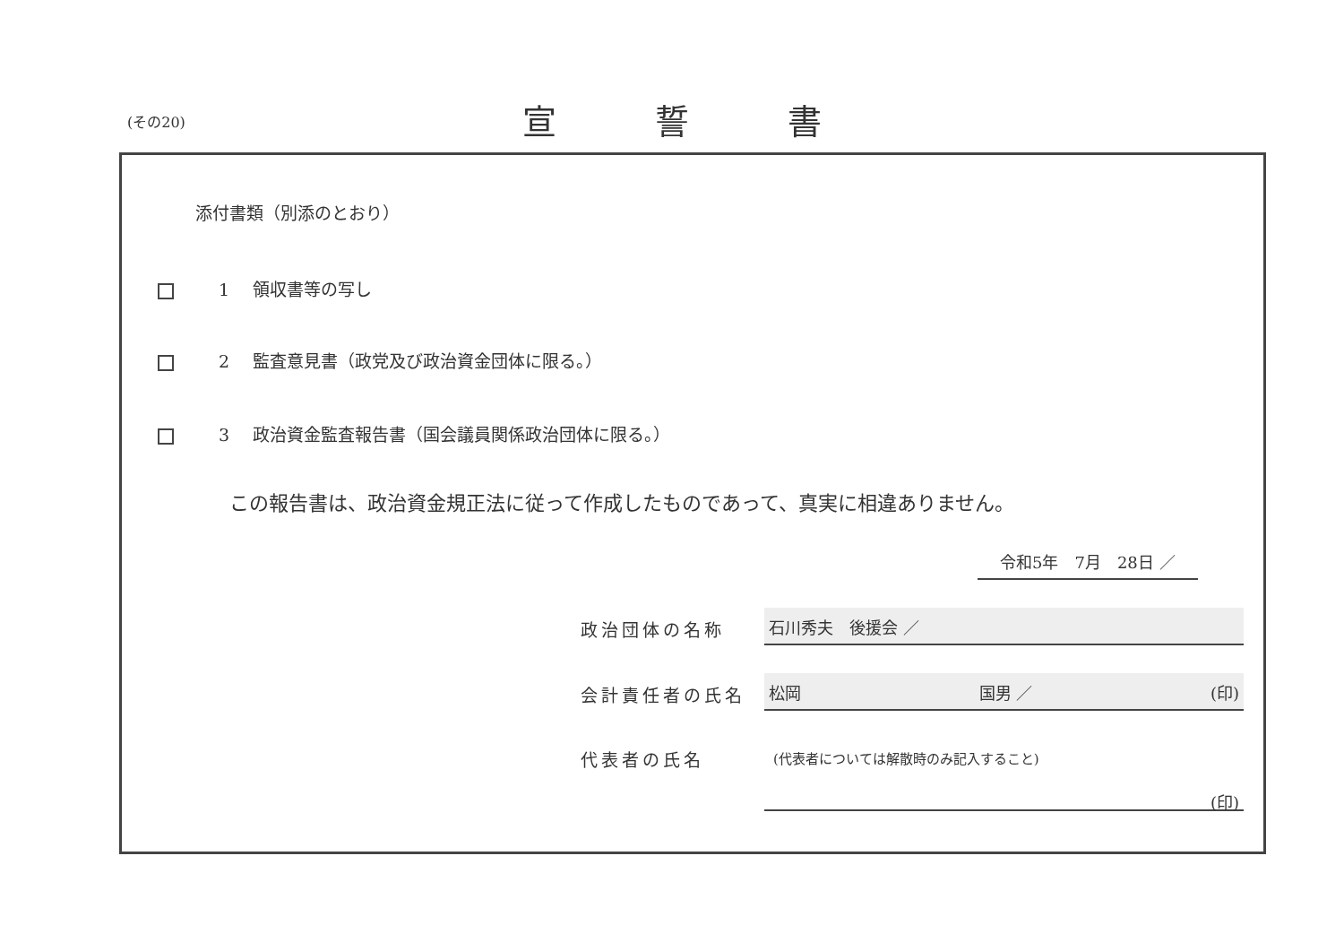(その20)
宣誓書
添付書類（別添のとおり）
1 領収書等の写し
2 監査意見書（政党及び政治資金団体に限る。）
3 政治資金監査報告書（国会議員関係政治団体に限る。）
この報告書は、政治資金規正法に従って作成したものであって、真実に相違ありません。
令和5年　7月　28日 ／
政治団体の名称 石川秀夫　後援会 ／
会計責任者の氏名 松岡 国男 ／ (印)
代表者の氏名
(代表者については解散時のみ記入すること)
(印)